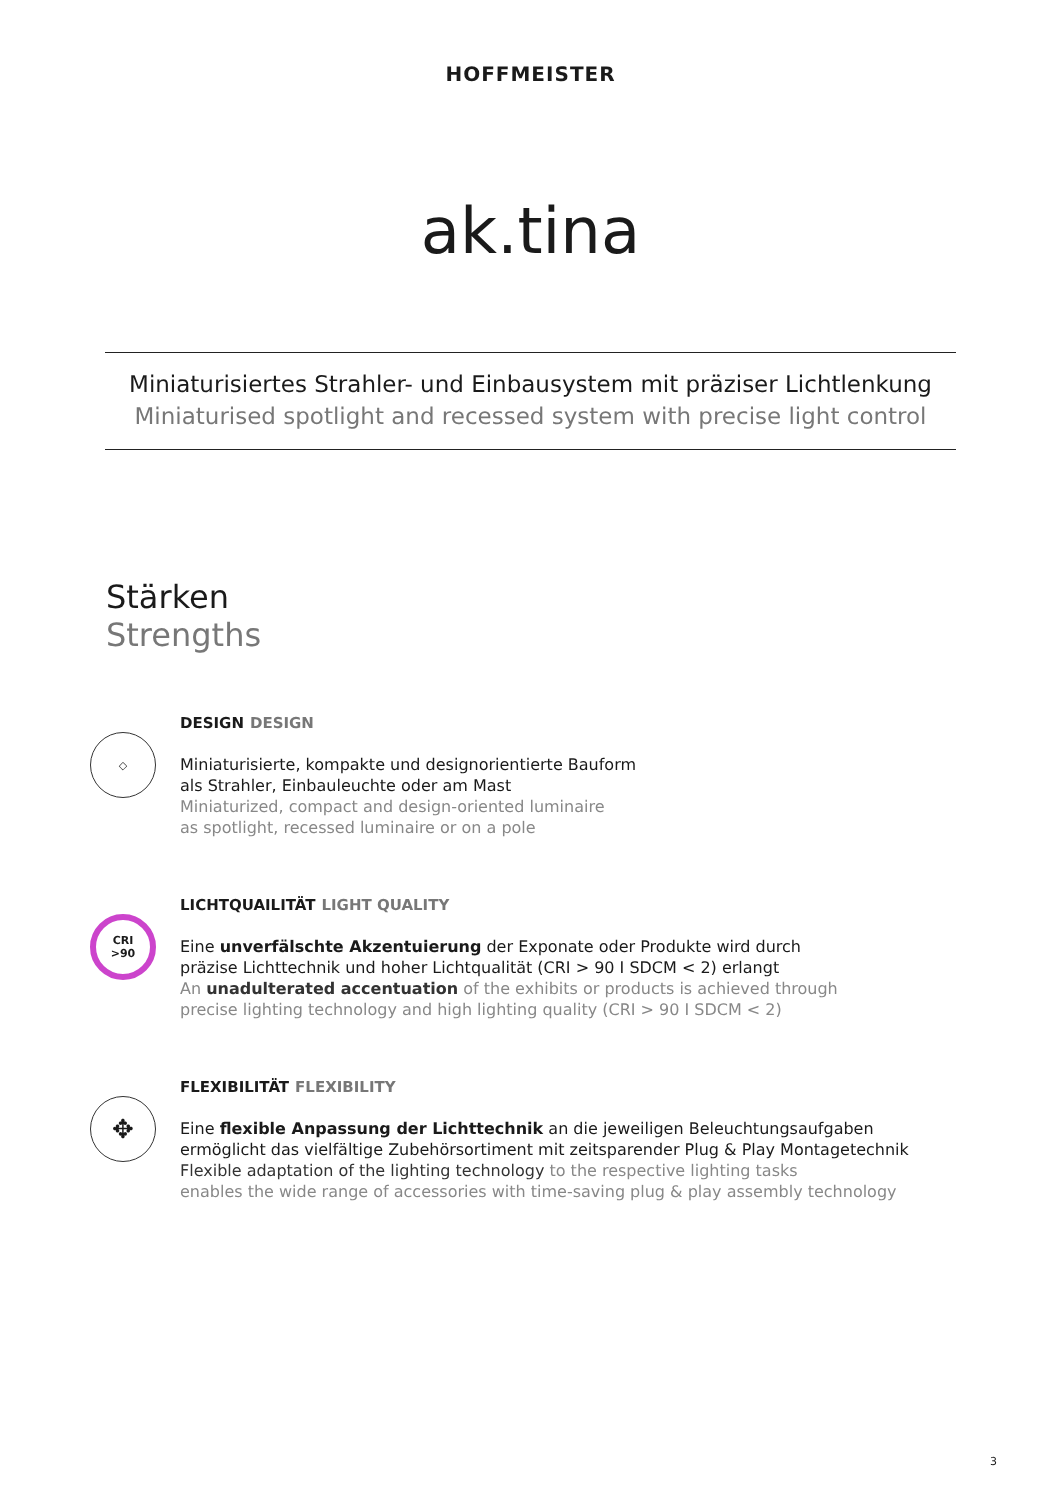HOFFMEISTER
ak.tina
Miniaturisiertes Strahler- und Einbausystem mit präziser Lichtlenkung
Miniaturised spotlight and recessed system with precise light control
Stärken
Strengths
◇
DESIGN DESIGN
Miniaturisierte, kompakte und designorientierte Bauform
als Strahler, Einbauleuchte oder am Mast
Miniaturized, compact and design-oriented luminaire
as spotlight, recessed luminaire or on a pole
CRI
>90
LICHTQUAILITÄT LIGHT QUALITY
Eine unverfälschte Akzentuierung der Exponate oder Produkte wird durch
präzise Lichttechnik und hoher Lichtqualität (CRI > 90 I SDCM < 2) erlangt
An unadulterated accentuation of the exhibits or products is achieved through
precise lighting technology and high lighting quality (CRI > 90 I SDCM < 2)
✥
FLEXIBILITÄT FLEXIBILITY
Eine flexible Anpassung der Lichttechnik an die jeweiligen Beleuchtungsaufgaben
ermöglicht das vielfältige Zubehörsortiment mit zeitsparender Plug & Play Montagetechnik
Flexible adaptation of the lighting technology to the respective lighting tasks
enables the wide range of accessories with time-saving plug & play assembly technology
3